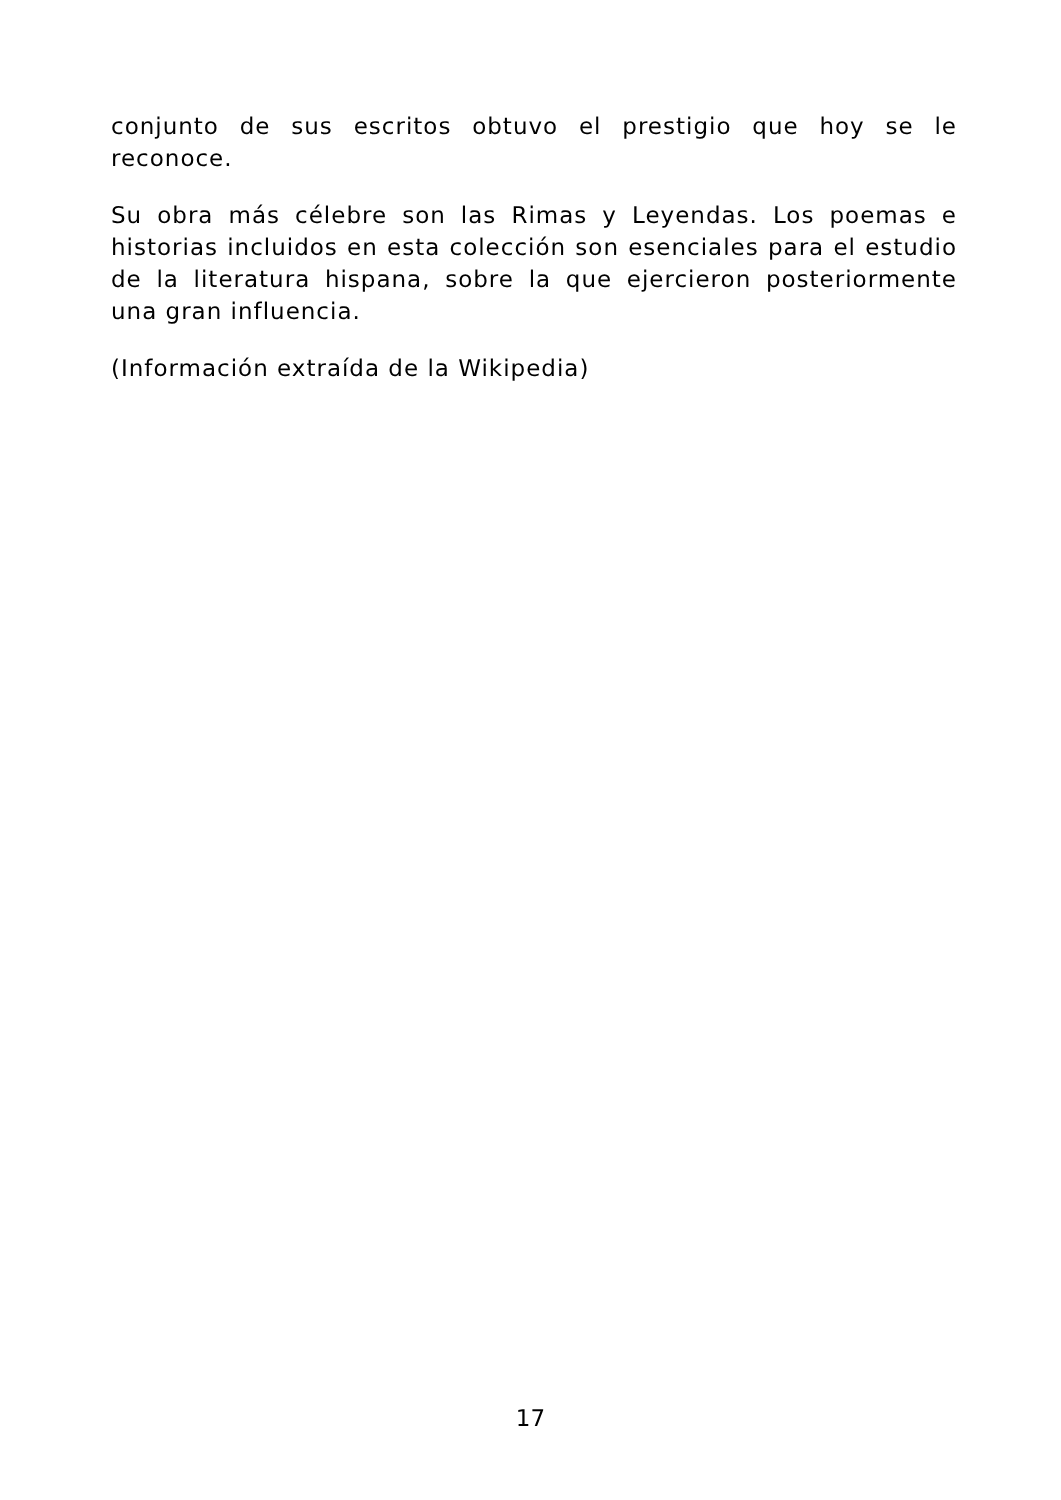conjunto de sus escritos obtuvo el prestigio que hoy se le reconoce.
Su obra más célebre son las Rimas y Leyendas. Los poemas e historias incluidos en esta colección son esenciales para el estudio de la literatura hispana, sobre la que ejercieron posteriormente una gran influencia.
(Información extraída de la Wikipedia)
17